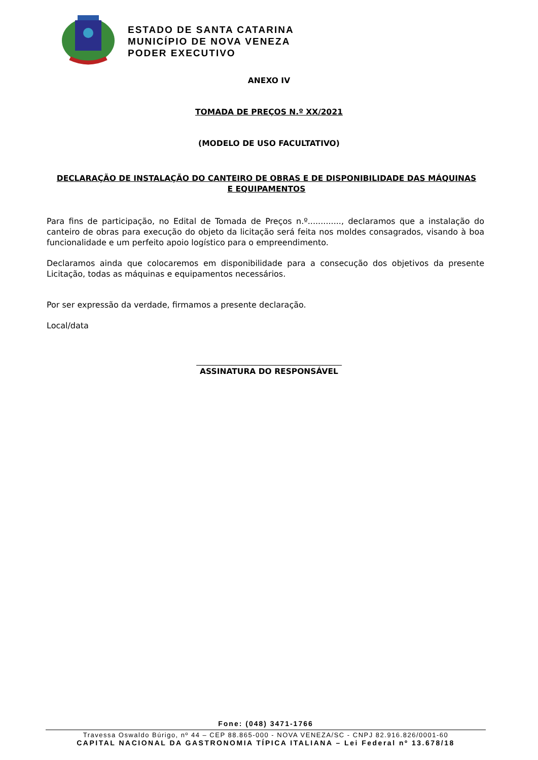ESTADO DE SANTA CATARINA
MUNICÍPIO DE NOVA VENEZA
PODER EXECUTIVO
ANEXO IV
TOMADA DE PREÇOS N.º XX/2021
(MODELO DE USO FACULTATIVO)
DECLARAÇÃO DE INSTALAÇÃO DO CANTEIRO DE OBRAS E DE DISPONIBILIDADE DAS MÁQUINAS E EQUIPAMENTOS
Para fins de participação, no Edital de Tomada de Preços n.º............., declaramos que a instalação do canteiro de obras para execução do objeto da licitação será feita nos moldes consagrados, visando à boa funcionalidade e um perfeito apoio logístico para o empreendimento.
Declaramos ainda que colocaremos em disponibilidade para a consecução dos objetivos da presente Licitação, todas as máquinas e equipamentos necessários.
Por ser expressão da verdade, firmamos a presente declaração.
Local/data
_____________________________________
ASSINATURA DO RESPONSÁVEL
Fone: (048) 3471-1766
Travessa Oswaldo Búrigo, nº 44 – CEP 88.865-000 - NOVA VENEZA/SC - CNPJ 82.916.826/0001-60
CAPITAL NACIONAL DA GASTRONOMIA TÍPICA ITALIANA – Lei Federal nº 13.678/18